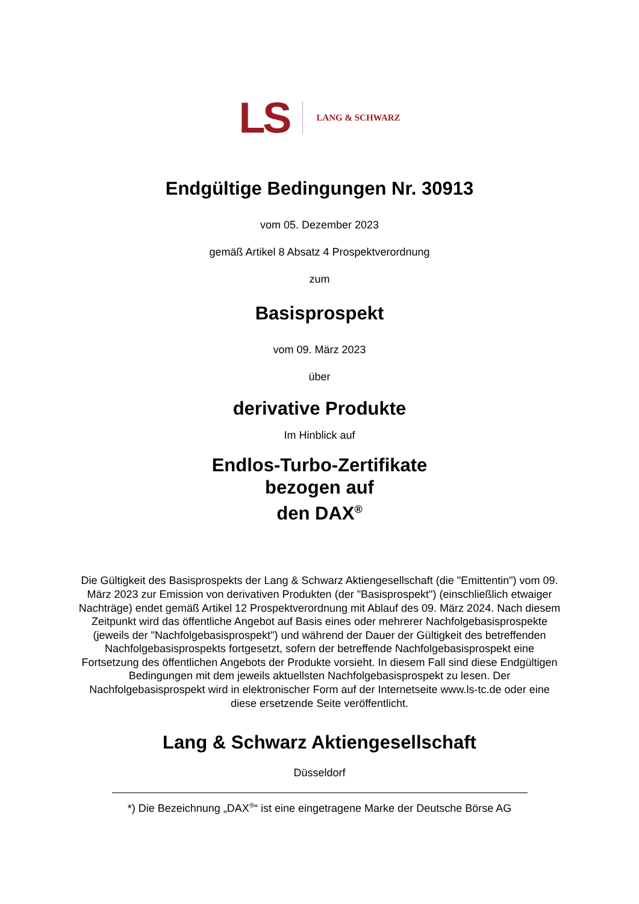LS LANG & SCHWARZ
Endgültige Bedingungen Nr. 30913
vom 05. Dezember 2023
gemäß Artikel 8 Absatz 4 Prospektverordnung
zum
Basisprospekt
vom 09. März 2023
über
derivative Produkte
Im Hinblick auf
Endlos-Turbo-Zertifikate
bezogen auf
den DAX<sup>®</sup>
Die Gültigkeit des Basisprospekts der Lang & Schwarz Aktiengesellschaft (die "Emittentin") vom 09. März 2023 zur Emission von derivativen Produkten (der "Basisprospekt") (einschließlich etwaiger Nachträge) endet gemäß Artikel 12 Prospektverordnung mit Ablauf des 09. März 2024. Nach diesem Zeitpunkt wird das öffentliche Angebot auf Basis eines oder mehrerer Nachfolgebasisprospekte (jeweils der "Nachfolgebasisprospekt") und während der Dauer der Gültigkeit des betreffenden Nachfolgebasisprospekts fortgesetzt, sofern der betreffende Nachfolgebasisprospekt eine Fortsetzung des öffentlichen Angebots der Produkte vorsieht. In diesem Fall sind diese Endgültigen Bedingungen mit dem jeweils aktuellsten Nachfolgebasisprospekt zu lesen. Der Nachfolgebasisprospekt wird in elektronischer Form auf der Internetseite www.ls-tc.de oder eine diese ersetzende Seite veröffentlicht.
Lang & Schwarz Aktiengesellschaft
Düsseldorf
*) Die Bezeichnung „DAX<sup>®</sup>“ ist eine eingetragene Marke der Deutsche Börse AG